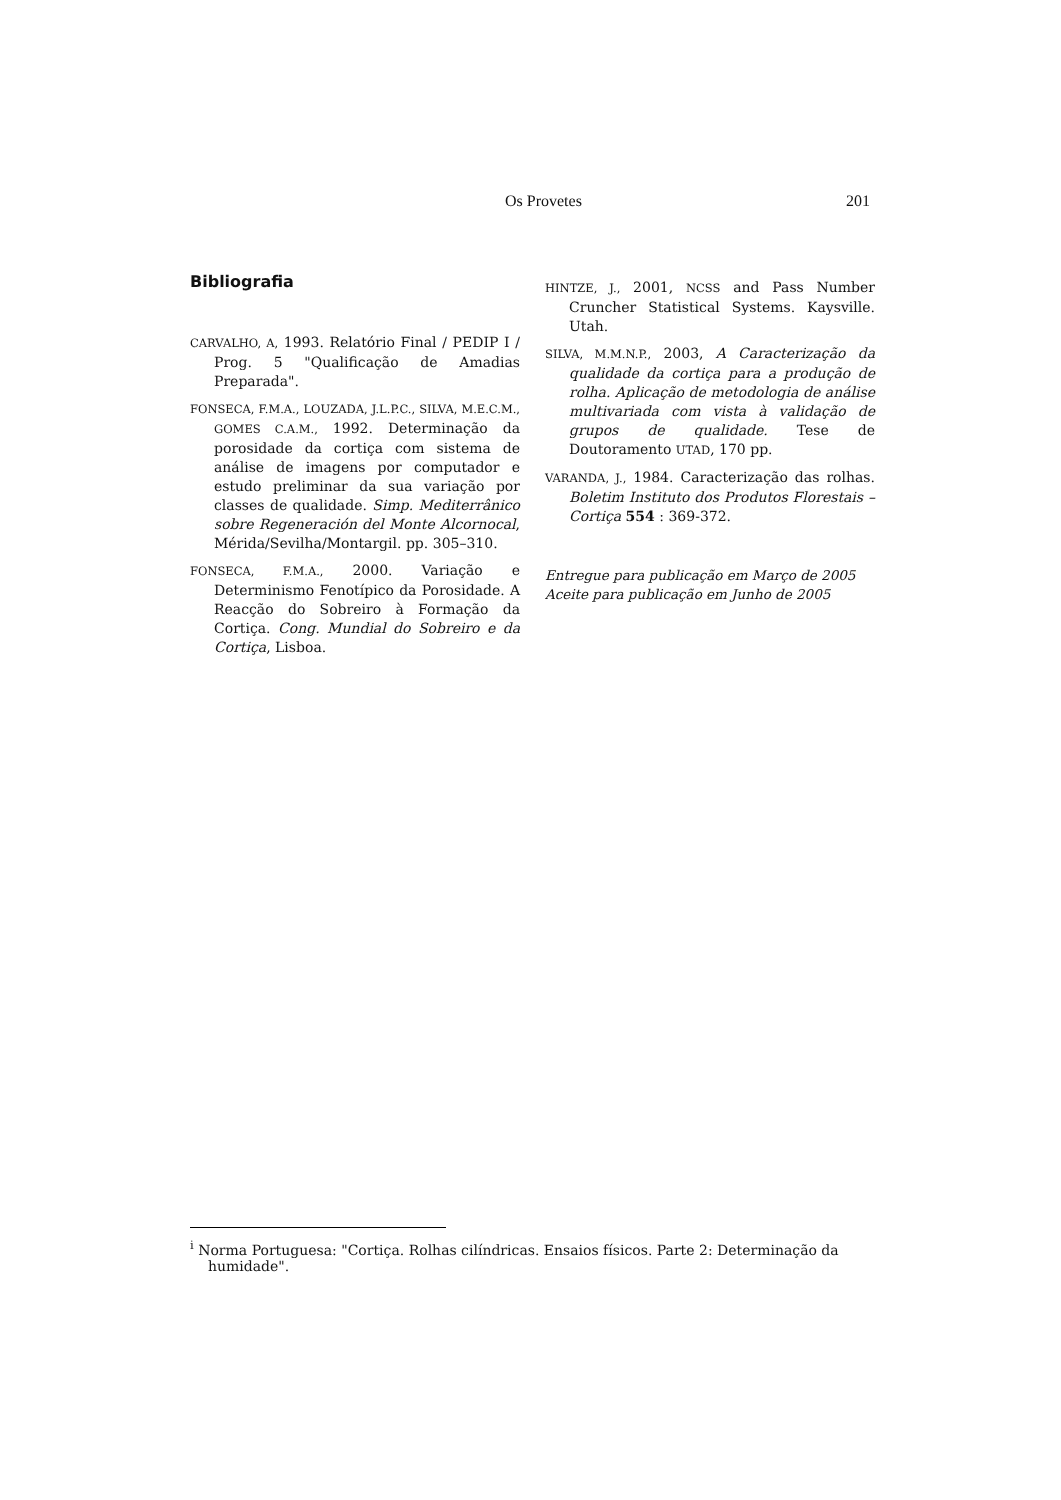Os Provetes 201
Bibliografia
CARVALHO, A, 1993. Relatório Final / PEDIP I / Prog. 5 "Qualificação de Amadias Preparada".
FONSECA, F.M.A., LOUZADA, J.L.P.C., SILVA, M.E.C.M., GOMES C.A.M., 1992. Determinação da porosidade da cortiça com sistema de análise de imagens por computador e estudo preliminar da sua variação por classes de qualidade. Simp. Mediterrânico sobre Regeneración del Monte Alcornocal, Mérida/Sevilha/Montargil. pp. 305–310.
FONSECA, F.M.A., 2000. Variação e Determinismo Fenotípico da Porosidade. A Reacção do Sobreiro à Formação da Cortiça. Cong. Mundial do Sobreiro e da Cortiça, Lisboa.
HINTZE, J., 2001, NCSS and Pass Number Cruncher Statistical Systems. Kaysville. Utah.
SILVA, M.M.N.P., 2003, A Caracterização da qualidade da cortiça para a produção de rolha. Aplicação de metodologia de análise multivariada com vista à validação de grupos de qualidade. Tese de Doutoramento UTAD, 170 pp.
VARANDA, J., 1984. Caracterização das rolhas. Boletim Instituto dos Produtos Florestais – Cortiça 554 : 369-372.
Entregue para publicação em Março de 2005
Aceite para publicação em Junho de 2005
<sup>i</sup> Norma Portuguesa: "Cortiça. Rolhas cilíndricas. Ensaios físicos. Parte 2: Determinação da humidade".